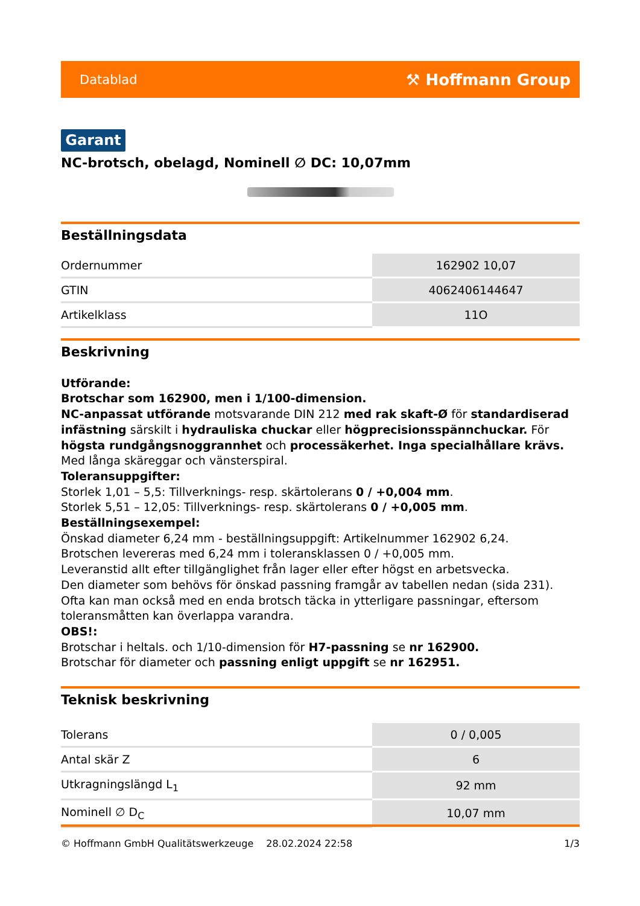Datablad ⚒ Hoffmann Group
Garant
NC-brotsch, obelagd, Nominell ∅ DC: 10,07mm
Beställningsdata
| Ordernummer | 162902 10,07 |
| GTIN | 4062406144647 |
| Artikelklass | 11O |
Beskrivning
Utförande:
Brotschar som 162900, men i 1/100-dimension.
NC-anpassat utförande motsvarande DIN 212 med rak skaft-Ø för standardiserad infästning särskilt i hydrauliska chuckar eller högprecisionsspännchuckar. För högsta rundgångsnoggrannhet och processäkerhet. Inga specialhållare krävs.
Med långa skäreggar och vänsterspiral.
Toleransuppgifter:
Storlek 1,01 – 5,5: Tillverknings- resp. skärtolerans 0 / +0,004 mm.
Storlek 5,51 – 12,05: Tillverknings- resp. skärtolerans 0 / +0,005 mm.
Beställningsexempel:
Önskad diameter 6,24 mm - beställningsuppgift: Artikelnummer 162902 6,24.
Brotschen levereras med 6,24 mm i toleransklassen 0 / +0,005 mm.
Leveranstid allt efter tillgänglighet från lager eller efter högst en arbetsvecka.
Den diameter som behövs för önskad passning framgår av tabellen nedan (sida 231). Ofta kan man också med en enda brotsch täcka in ytterligare passningar, eftersom toleransmåtten kan överlappa varandra.
OBS!:
Brotschar i heltals. och 1/10-dimension för H7-passning se nr 162900.
Brotschar för diameter och passning enligt uppgift se nr 162951.
Teknisk beskrivning
| Tolerans | 0 / 0,005 |
| Antal skär Z | 6 |
| Utkragningslängd L<sub>1</sub> | 92 mm |
| Nominell ∅ D<sub>C</sub> | 10,07 mm |
© Hoffmann GmbH Qualitätswerkzeuge 28.02.2024 22:58 1/3